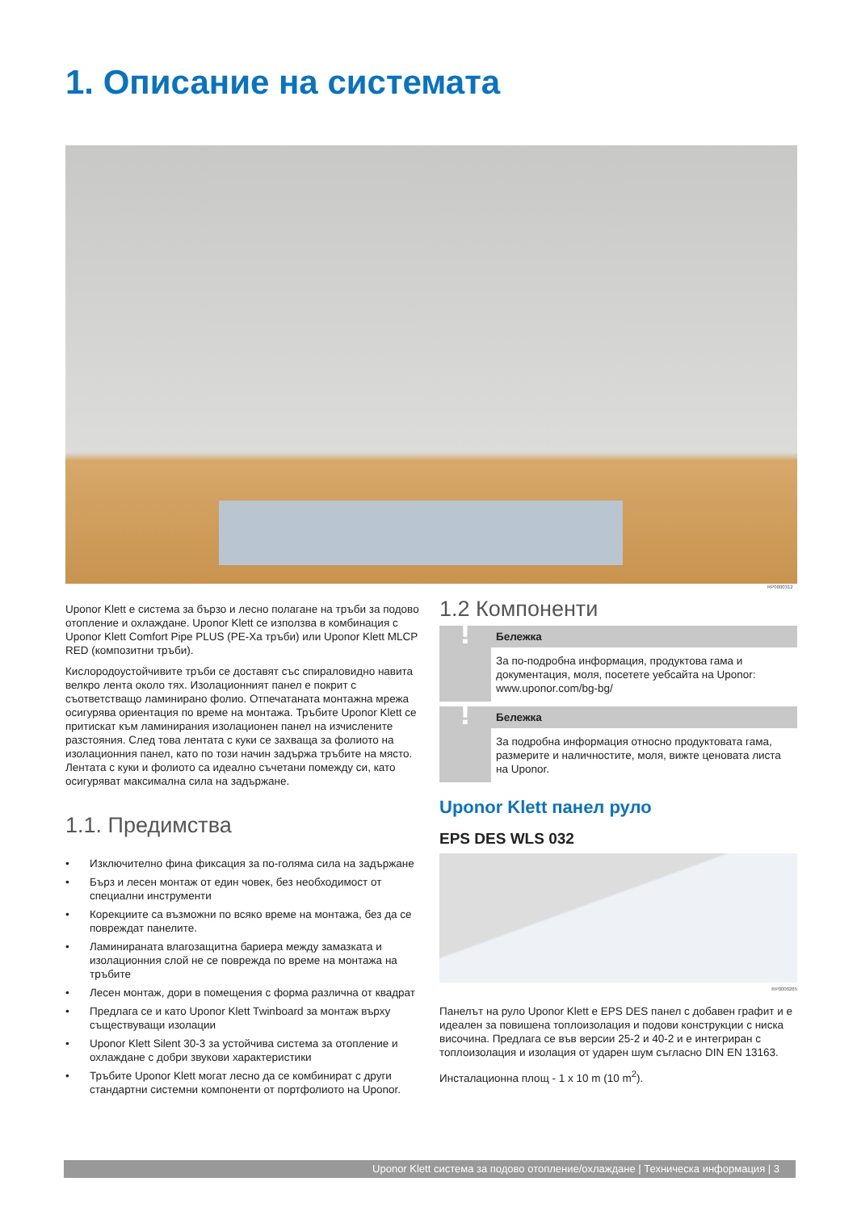1. Описание на системата
RP0000312
Uponor Klett е система за бързо и лесно полагане на тръби за подово отопление и охлаждане. Uponor Klett се използва в комбинация с Uponor Klett Comfort Pipe PLUS (PE-Xa тръби) или Uponor Klett MLCP RED (композитни тръби).
Кислородоустойчивите тръби се доставят със спираловидно навита велкро лента около тях. Изолационният панел е покрит с съответстващо ламинирано фолио. Отпечатаната монтажна мрежа осигурява ориентация по време на монтажа. Тръбите Uponor Klett се притискат към ламинирания изолационен панел на изчислените разстояния. След това лентата с куки се захваща за фолиото на изолационния панел, като по този начин задържа тръбите на място. Лентата с куки и фолиото са идеално съчетани помежду си, като осигуряват максимална сила на задържане.
1.1. Предимства
• Изключително фина фиксация за по-голяма сила на задържане
• Бърз и лесен монтаж от един човек, без необходимост от специални инструменти
• Корекциите са възможни по всяко време на монтажа, без да се повреждат панелите.
• Ламинираната влагозащитна бариера между замазката и изолационния слой не се поврежда по време на монтажа на тръбите
• Лесен монтаж, дори в помещения с форма различна от квадрат
• Предлага се и като Uponor Klett Twinboard за монтаж върху съществуващи изолации
• Uponor Klett Silent 30-3 за устойчива система за отопление и охлаждане с добри звукови характеристики
• Тръбите Uponor Klett могат лесно да се комбинират с други стандартни системни компоненти от портфолиото на Uponor.
1.2 Компоненти
!
Бележка
За по-подробна информация, продуктова гама и документация, моля, посетете уебсайта на Uponor: www.uponor.com/bg-bg/
!
Бележка
За подробна информация относно продуктовата гама, размерите и наличностите, моля, вижте ценовата листа на Uponor.
Uponor Klett панел руло
EPS DES WLS 032
RP0000265
Панелът на руло Uponor Klett е EPS DES панел с добавен графит и е идеален за повишена топлоизолация и подови конструкции с ниска височина. Предлага се във версии 25-2 и 40-2 и е интегриран с топлоизолация и изолация от ударен шум съгласно DIN EN 13163.
Инсталационна площ - 1 x 10 m (10 m<sup>2</sup>).
Uponor Klett система за подово отопление/охлаждане | Техническа информация | 3